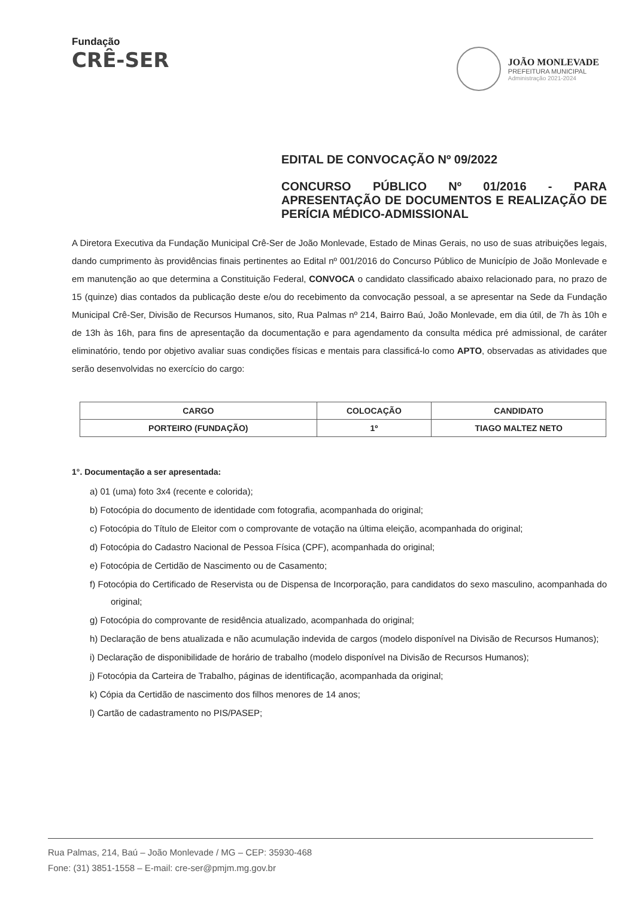Fundação
CRÊ-SER
JOÃO MONLEVADE
PREFEITURA MUNICIPAL
Administração 2021-2024
EDITAL DE CONVOCAÇÃO Nº 09/2022
CONCURSO PÚBLICO Nº 01/2016 - PARA APRESENTAÇÃO DE DOCUMENTOS E REALIZAÇÃO DE PERÍCIA MÉDICO-ADMISSIONAL
A Diretora Executiva da Fundação Municipal Crê-Ser de João Monlevade, Estado de Minas Gerais, no uso de suas atribuições legais, dando cumprimento às providências finais pertinentes ao Edital nº 001/2016 do Concurso Público de Município de João Monlevade e em manutenção ao que determina a Constituição Federal, CONVOCA o candidato classificado abaixo relacionado para, no prazo de 15 (quinze) dias contados da publicação deste e/ou do recebimento da convocação pessoal, a se apresentar na Sede da Fundação Municipal Crê-Ser, Divisão de Recursos Humanos, sito, Rua Palmas nº 214, Bairro Baú, João Monlevade, em dia útil, de 7h às 10h e de 13h às 16h, para fins de apresentação da documentação e para agendamento da consulta médica pré admissional, de caráter eliminatório, tendo por objetivo avaliar suas condições físicas e mentais para classificá-lo como APTO, observadas as atividades que serão desenvolvidas no exercício do cargo:
| CARGO | COLOCAÇÃO | CANDIDATO |
| --- | --- | --- |
| PORTEIRO (FUNDAÇÃO) | 1º | TIAGO MALTEZ NETO |
1°. Documentação a ser apresentada:
a) 01 (uma) foto 3x4 (recente e colorida);
b) Fotocópia do documento de identidade com fotografia, acompanhada do original;
c) Fotocópia do Título de Eleitor com o comprovante de votação na última eleição, acompanhada do original;
d) Fotocópia do Cadastro Nacional de Pessoa Física (CPF), acompanhada do original;
e) Fotocópia de Certidão de Nascimento ou de Casamento;
f) Fotocópia do Certificado de Reservista ou de Dispensa de Incorporação, para candidatos do sexo masculino, acompanhada do original;
g) Fotocópia do comprovante de residência atualizado, acompanhada do original;
h) Declaração de bens atualizada e não acumulação indevida de cargos (modelo disponível na Divisão de Recursos Humanos);
i) Declaração de disponibilidade de horário de trabalho (modelo disponível na Divisão de Recursos Humanos);
j) Fotocópia da Carteira de Trabalho, páginas de identificação, acompanhada da original;
k) Cópia da Certidão de nascimento dos filhos menores de 14 anos;
l) Cartão de cadastramento no PIS/PASEP;
Rua Palmas, 214, Baú – João Monlevade / MG – CEP: 35930-468
Fone: (31) 3851-1558 – E-mail: cre-ser@pmjm.mg.gov.br